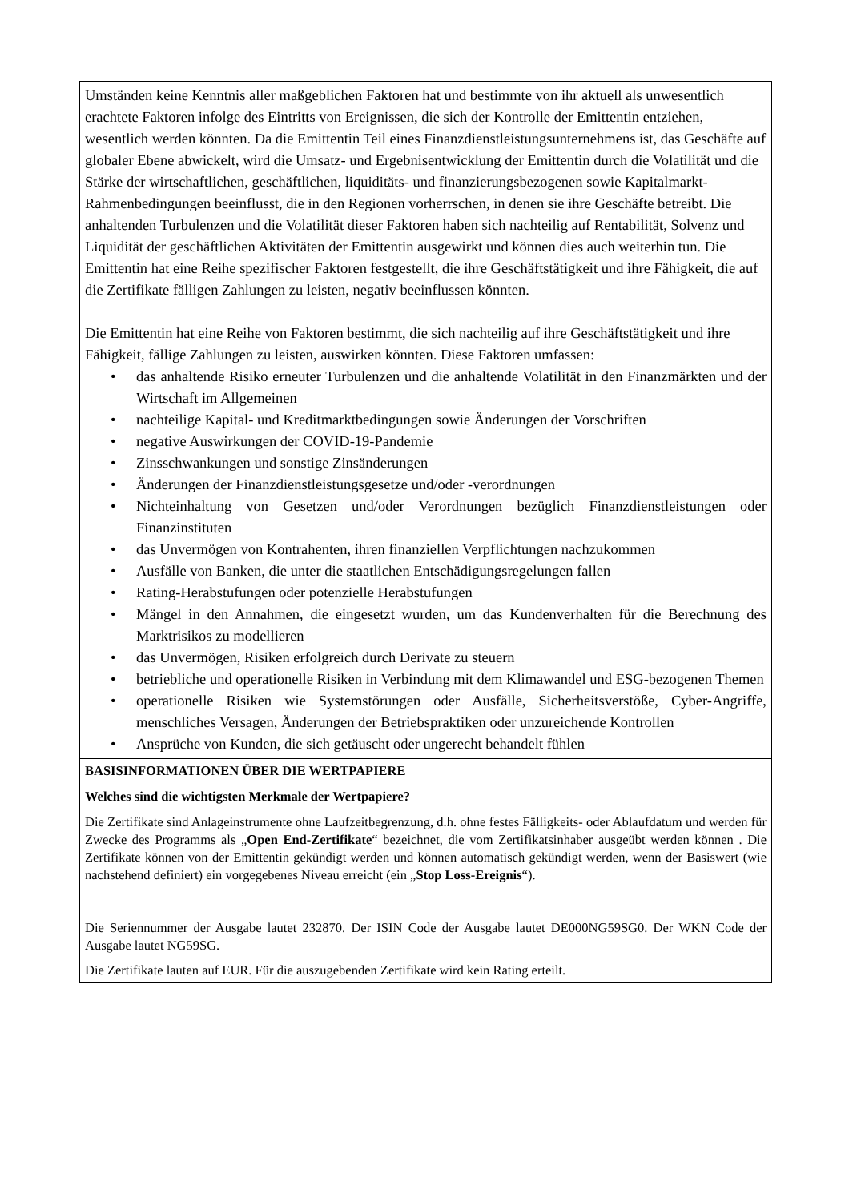| Umständen keine Kenntnis aller maßgeblichen Faktoren hat und bestimmte von ihr aktuell als unwesentlich erachtete Faktoren infolge des Eintritts von Ereignissen, die sich der Kontrolle der Emittentin entziehen, wesentlich werden könnten. Da die Emittentin Teil eines Finanzdienstleistungsunternehmens ist, das Geschäfte auf globaler Ebene abwickelt, wird die Umsatz- und Ergebnisentwicklung der Emittentin durch die Volatilität und die Stärke der wirtschaftlichen, geschäftlichen, liquiditäts- und finanzierungsbezogenen sowie Kapitalmarkt-Rahmenbedingungen beeinflusst, die in den Regionen vorherrschen, in denen sie ihre Geschäfte betreibt. Die anhaltenden Turbulenzen und die Volatilität dieser Faktoren haben sich nachteilig auf Rentabilität, Solvenz und Liquidität der geschäftlichen Aktivitäten der Emittentin ausgewirkt und können dies auch weiterhin tun. Die Emittentin hat eine Reihe spezifischer Faktoren festgestellt, die ihre Geschäftstätigkeit und ihre Fähigkeit, die auf die Zertifikate fälligen Zahlungen zu leisten, negativ beeinflussen könnten. Die Emittentin hat eine Reihe von Faktoren bestimmt, die sich nachteilig auf ihre Geschäftstätigkeit und ihre Fähigkeit, fällige Zahlungen zu leisten, auswirken könnten. Diese Faktoren umfassen: • das anhaltende Risiko erneuter Turbulenzen und die anhaltende Volatilität in den Finanzmärkten und der Wirtschaft im Allgemeinen • nachteilige Kapital- und Kreditmarktbedingungen sowie Änderungen der Vorschriften • negative Auswirkungen der COVID-19-Pandemie • Zinsschwankungen und sonstige Zinsänderungen • Änderungen der Finanzdienstleistungsgesetze und/oder -verordnungen • Nichteinhaltung von Gesetzen und/oder Verordnungen bezüglich Finanzdienstleistungen oder Finanzinstituten • das Unvermögen von Kontrahenten, ihren finanziellen Verpflichtungen nachzukommen • Ausfälle von Banken, die unter die staatlichen Entschädigungsregelungen fallen • Rating-Herabstufungen oder potenzielle Herabstufungen • Mängel in den Annahmen, die eingesetzt wurden, um das Kundenverhalten für die Berechnung des Marktrisikos zu modellieren • das Unvermögen, Risiken erfolgreich durch Derivate zu steuern • betriebliche und operationelle Risiken in Verbindung mit dem Klimawandel und ESG-bezogenen Themen • operationelle Risiken wie Systemstörungen oder Ausfälle, Sicherheitsverstöße, Cyber-Angriffe, menschliches Versagen, Änderungen der Betriebspraktiken oder unzureichende Kontrollen • Ansprüche von Kunden, die sich getäuscht oder ungerecht behandelt fühlen |
| BASISINFORMATIONEN ÜBER DIE WERTPAPIERE Welches sind die wichtigsten Merkmale der Wertpapiere? Die Zertifikate sind Anlageinstrumente ohne Laufzeitbegrenzung, d.h. ohne festes Fälligkeits- oder Ablaufdatum und werden für Zwecke des Programms als „ Open End-Zertifikate “ bezeichnet, die vom Zertifikatsinhaber ausgeübt werden können . Die Zertifikate können von der Emittentin gekündigt werden und können automatisch gekündigt werden, wenn der Basiswert (wie nachstehend definiert) ein vorgegebenes Niveau erreicht (ein „ Stop Loss-Ereignis “). Die Seriennummer der Ausgabe lautet 232870. Der ISIN Code der Ausgabe lautet DE000NG59SG0. Der WKN Code der Ausgabe lautet NG59SG. |
| Die Zertifikate lauten auf EUR. Für die auszugebenden Zertifikate wird kein Rating erteilt. |